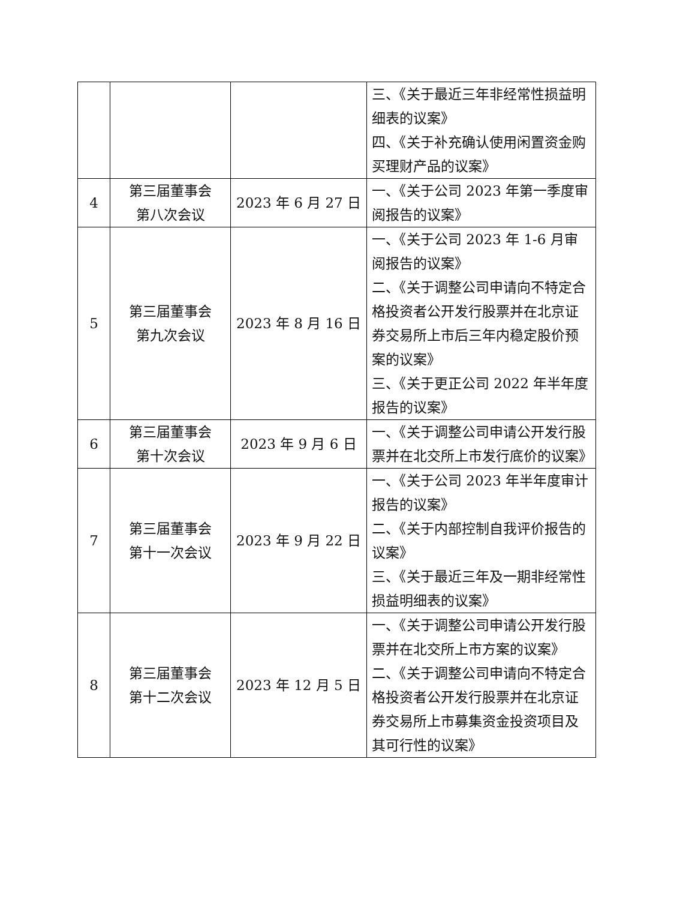| | | | 三、《关于最近三年非经常性损益明细表的议案》 四、《关于补充确认使用闲置资金购买理财产品的议案》 |
| 4 | 第三届董事会 第八次会议 | 2023 年 6 月 27 日 | 一、《关于公司 2023 年第一季度审阅报告的议案》 |
| 5 | 第三届董事会 第九次会议 | 2023 年 8 月 16 日 | 一、《关于公司 2023 年 1-6 月审阅报告的议案》 二、《关于调整公司申请向不特定合格投资者公开发行股票并在北京证券交易所上市后三年内稳定股价预案的议案》 三、《关于更正公司 2022 年半年度报告的议案》 |
| 6 | 第三届董事会 第十次会议 | 2023 年 9 月 6 日 | 一、《关于调整公司申请公开发行股票并在北交所上市发行底价的议案》 |
| 7 | 第三届董事会 第十一次会议 | 2023 年 9 月 22 日 | 一、《关于公司 2023 年半年度审计报告的议案》 二、《关于内部控制自我评价报告的议案》 三、《关于最近三年及一期非经常性损益明细表的议案》 |
| 8 | 第三届董事会 第十二次会议 | 2023 年 12 月 5 日 | 一、《关于调整公司申请公开发行股票并在北交所上市方案的议案》 二、《关于调整公司申请向不特定合格投资者公开发行股票并在北京证券交易所上市募集资金投资项目及其可行性的议案》 |